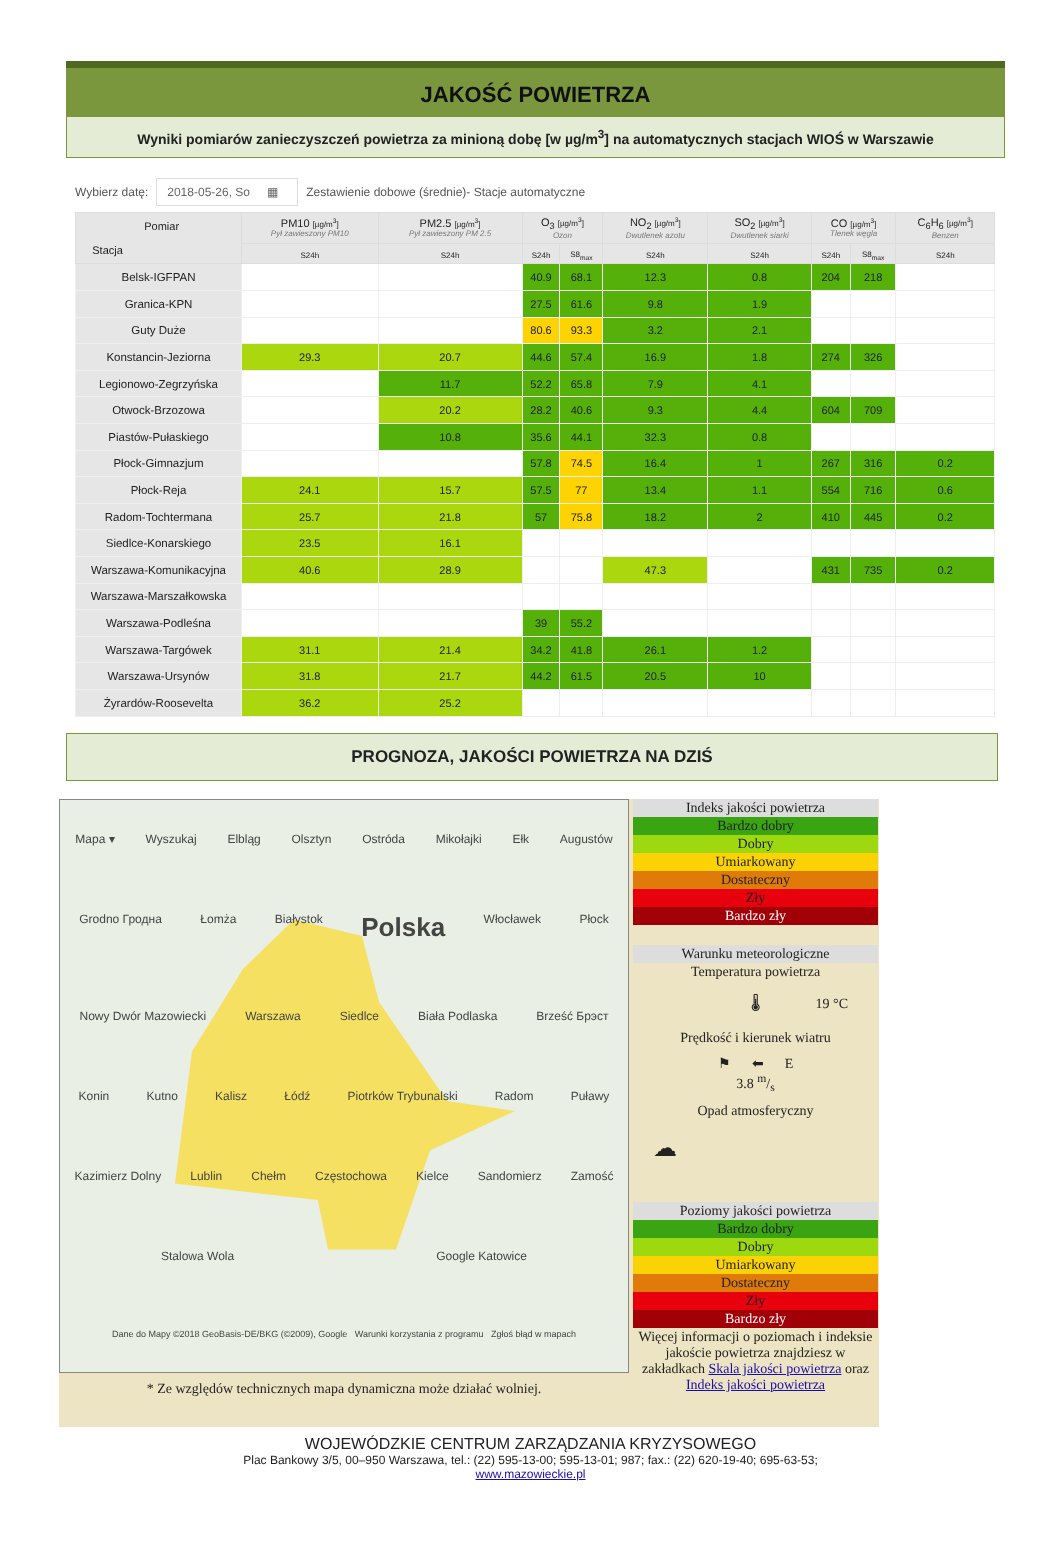JAKOŚĆ POWIETRZA
Wyniki pomiarów zanieczyszczeń powietrza za minioną dobę [w µg/m<sup>3</sup>] na automatycznych stacjach WIOŚ w Warszawie
Wybierz datę: 2018-05-26, So ▦ Zestawienie dobowe (średnie)- Stacje automatyczne
| Pomiar Stacja | PM10 [µg/m<sup>3</sup>] Pył zawieszony PM10 | PM2.5 [µg/m<sup>3</sup>] Pył zawieszony PM 2.5 | O<sub>3</sub> [µg/m<sup>3</sup>] Ozon | | NO<sub>2</sub> [µg/m<sup>3</sup>] Dwutlenek azotu | SO<sub>2</sub> [µg/m<sup>3</sup>] Dwutlenek siarki | CO [µg/m<sup>3</sup>] Tlenek węgla | | C<sub>6</sub>H<sub>6</sub> [µg/m<sup>3</sup>] Benzen |
| --- | --- | --- | --- | --- | --- | --- | --- | --- | --- |
| | S24h | S24h | S24h | S8<sub>max</sub> | S24h | S24h | S24h | S8<sub>max</sub> | S24h |
| Belsk-IGFPAN | | | 40.9 | 68.1 | 12.3 | 0.8 | 204 | 218 | |
| Granica-KPN | | | 27.5 | 61.6 | 9.8 | 1.9 | | | |
| Guty Duże | | | 80.6 | 93.3 | 3.2 | 2.1 | | | |
| Konstancin-Jeziorna | 29.3 | 20.7 | 44.6 | 57.4 | 16.9 | 1.8 | 274 | 326 | |
| Legionowo-Zegrzyńska | | 11.7 | 52.2 | 65.8 | 7.9 | 4.1 | | | |
| Otwock-Brzozowa | | 20.2 | 28.2 | 40.6 | 9.3 | 4.4 | 604 | 709 | |
| Piastów-Pułaskiego | | 10.8 | 35.6 | 44.1 | 32.3 | 0.8 | | | |
| Płock-Gimnazjum | | | 57.8 | 74.5 | 16.4 | 1 | 267 | 316 | 0.2 |
| Płock-Reja | 24.1 | 15.7 | 57.5 | 77 | 13.4 | 1.1 | 554 | 716 | 0.6 |
| Radom-Tochtermana | 25.7 | 21.8 | 57 | 75.8 | 18.2 | 2 | 410 | 445 | 0.2 |
| Siedlce-Konarskiego | 23.5 | 16.1 | | | | | | | |
| Warszawa-Komunikacyjna | 40.6 | 28.9 | | | 47.3 | | 431 | 735 | 0.2 |
| Warszawa-Marszałkowska | | | | | | | | | |
| Warszawa-Podleśna | | | 39 | 55.2 | | | | | |
| Warszawa-Targówek | 31.1 | 21.4 | 34.2 | 41.8 | 26.1 | 1.2 | | | |
| Warszawa-Ursynów | 31.8 | 21.7 | 44.2 | 61.5 | 20.5 | 10 | | | |
| Żyrardów-Roosevelta | 36.2 | 25.2 | | | | | | | |
PROGNOZA, JAKOŚCI POWIETRZA NA DZIŚ
Mapa ▾ Wyszukaj Elbląg Olsztyn Ostróda Mikołajki Ełk Augustów Grodno Гродна Łomża Białystok Polska Włocławek Płock Nowy Dwór Mazowiecki Warszawa Siedlce Biała Podlaska Brześć Брэст Konin Kutno Kalisz Łódź Piotrków Trybunalski Radom Puławy Kazimierz Dolny Lublin Chełm Częstochowa Kielce Sandomierz Zamość Stalowa Wola Google Katowice Dane do Mapy ©2018 GeoBasis-DE/BKG (©2009), Google Warunki korzystania z programu Zgłoś błąd w mapach
* Ze względów technicznych mapa dynamiczna może działać wolniej.
Indeks jakości powietrza
Bardzo dobry
Dobry
Umiarkowany
Dostateczny
Zły
Bardzo zły
Warunku meteorologiczne
Temperatura powietrza
🌡 19 °C
Prędkość i kierunek wiatru
⚑ ⬅ E
3.8 m/s
Opad atmosferyczny
☁
Poziomy jakości powietrza
Bardzo dobry
Dobry
Umiarkowany
Dostateczny
Zły
Bardzo zły
Więcej informacji o poziomach i indeksie jakoście powietrza znajdziesz w zakładkach Skala jakości powietrza oraz Indeks jakości powietrza
WOJEWÓDZKIE CENTRUM ZARZĄDZANIA KRYZYSOWEGO
Plac Bankowy 3/5, 00–950 Warszawa, tel.: (22) 595-13-00; 595-13-01; 987; fax.: (22) 620-19-40; 695-63-53;
www.mazowieckie.pl